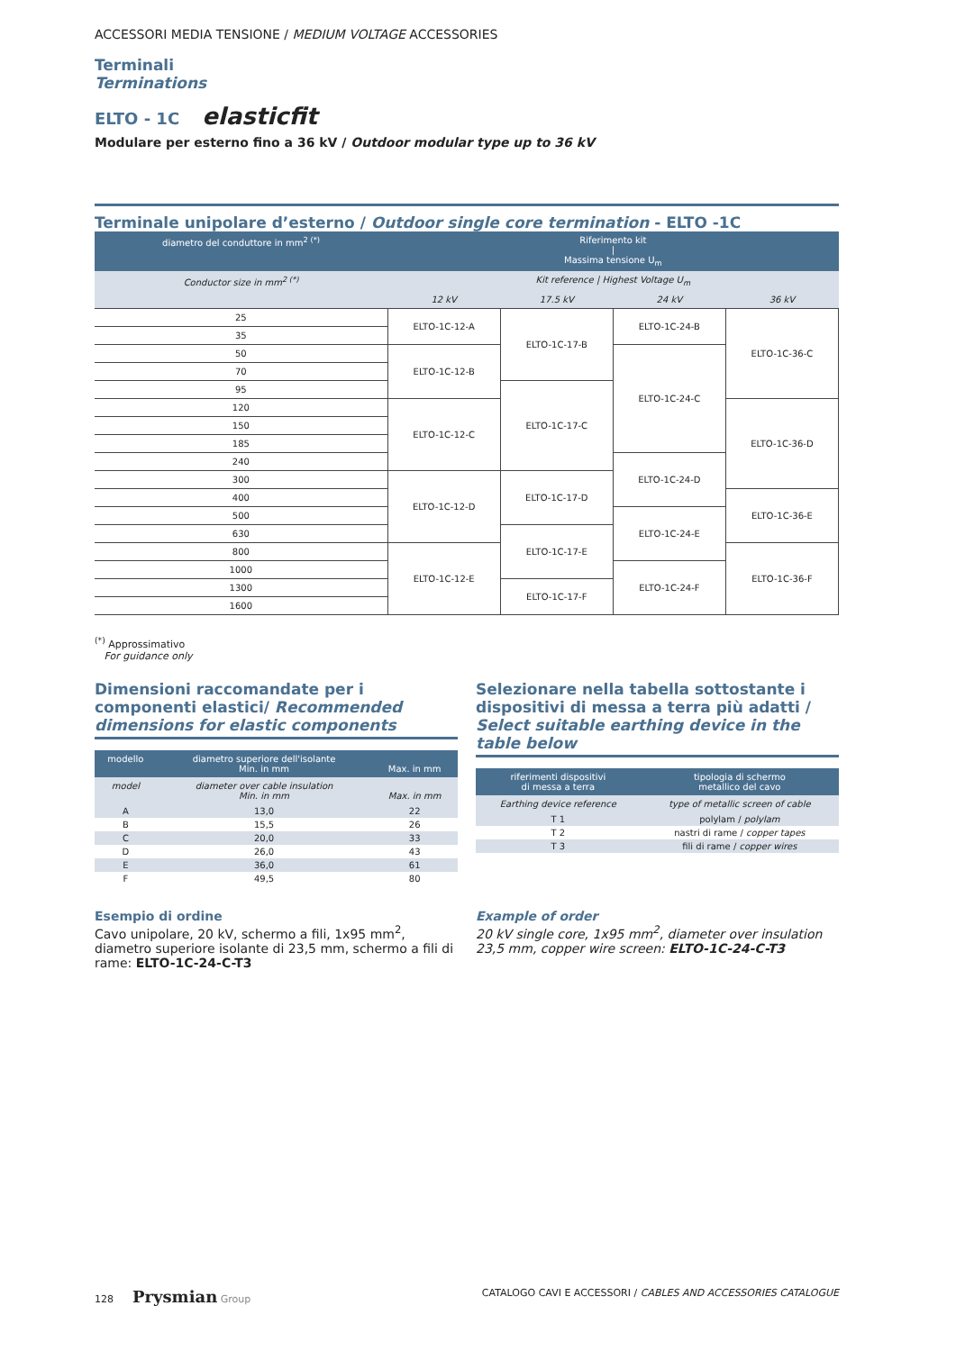ACCESSORI MEDIA TENSIONE / MEDIUM VOLTAGE ACCESSORIES
Terminali
Terminations
ELTO - 1C elasticfit
Modulare per esterno fino a 36 kV / Outdoor modular type up to 36 kV
Terminale unipolare d’esterno / Outdoor single core termination - ELTO -1C
| diametro del conduttore in mm<sup>2 (*)</sup> | Riferimento kit / Massima tensione U<sub>m</sub> | | | |
| --- | --- | --- | --- | --- |
| Conductor size in mm<sup>2 (*)</sup> | Kit reference / Highest Voltage U<sub>m</sub> | | | |
| | 12 kV | 17.5 kV | 24 kV | 36 kV |
| 25 | ELTO-1C-12-A | ELTO-1C-17-B | ELTO-1C-24-B | ELTO-1C-36-C |
| 35 | | | | |
| 50 | ELTO-1C-12-B | | ELTO-1C-24-C | |
| 70 | | | | |
| 95 | | ELTO-1C-17-C | | |
| 120 | ELTO-1C-12-C | | | ELTO-1C-36-D |
| 150 | | | | |
| 185 | | | | |
| 240 | | | ELTO-1C-24-D | |
| 300 | ELTO-1C-12-D | ELTO-1C-17-D | | |
| 400 | | | | ELTO-1C-36-E |
| 500 | | | ELTO-1C-24-E | |
| 630 | | ELTO-1C-17-E | | |
| 800 | ELTO-1C-12-E | | | ELTO-1C-36-F |
| 1000 | | | ELTO-1C-24-F | |
| 1300 | | ELTO-1C-17-F | | |
| 1600 | | | | |
<sup>(*)</sup> Approssimativo
For guidance only
Dimensioni raccomandate per i componenti elastici/ Recommended dimensions for elastic components
| modello | diametro superiore dell'isolante Min. in mm | Max. in mm |
| --- | --- | --- |
| model | diameter over cable insulation Min. in mm | Max. in mm |
| A | 13,0 | 22 |
| B | 15,5 | 26 |
| C | 20,0 | 33 |
| D | 26,0 | 43 |
| E | 36,0 | 61 |
| F | 49,5 | 80 |
Selezionare nella tabella sottostante i dispositivi di messa a terra più adatti / Select suitable earthing device in the table below
| riferimenti dispositivi di messa a terra | tipologia di schermo metallico del cavo |
| --- | --- |
| Earthing device reference | type of metallic screen of cable |
| T 1 | polylam / polylam |
| T 2 | nastri di rame / copper tapes |
| T 3 | fili di rame / copper wires |
Esempio di ordine
Cavo unipolare, 20 kV, schermo a fili, 1x95 mm<sup>2</sup>, diametro superiore isolante di 23,5 mm, schermo a fili di rame: ELTO-1C-24-C-T3
Example of order
20 kV single core, 1x95 mm<sup>2</sup>, diameter over insulation 23,5 mm, copper wire screen: ELTO-1C-24-C-T3
128 Prysmian Group CATALOGO CAVI E ACCESSORI / CABLES AND ACCESSORIES CATALOGUE